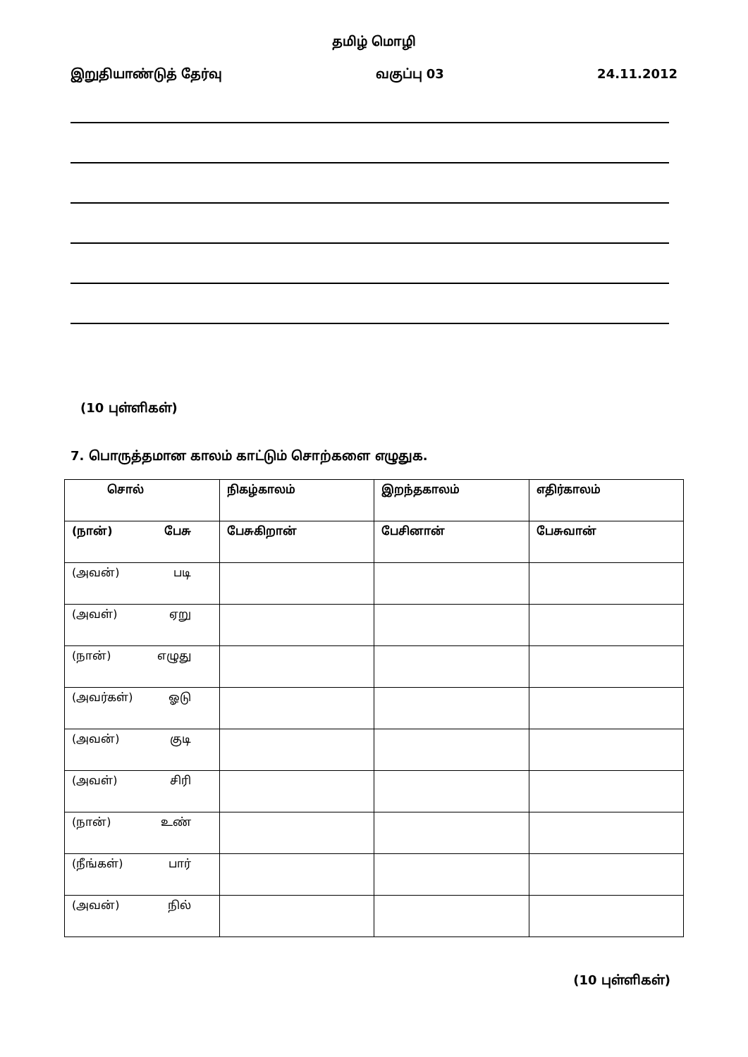தமிழ் மொழி
இறுதியாண்டுத் தேர்வு வகுப்பு 03 24.11.2012
(10 புள்ளிகள்)
7. பொருத்தமான காலம் காட்டும் சொற்களை எழுதுக.
| சொல் | நிகழ்காலம் | இறந்தகாலம் | எதிர்காலம் |
| (நான்) பேசு | பேசுகிறான் | பேசினான் | பேசுவான் |
| (அவன்) படி | | | |
| (அவள்) ஏறு | | | |
| (நான்) எழுது | | | |
| (அவர்கள்) ஓடு | | | |
| (அவன்) குடி | | | |
| (அவள்) சிரி | | | |
| (நான்) உண் | | | |
| (நீங்கள்) பார் | | | |
| (அவன்) நில் | | | |
(10 புள்ளிகள்)